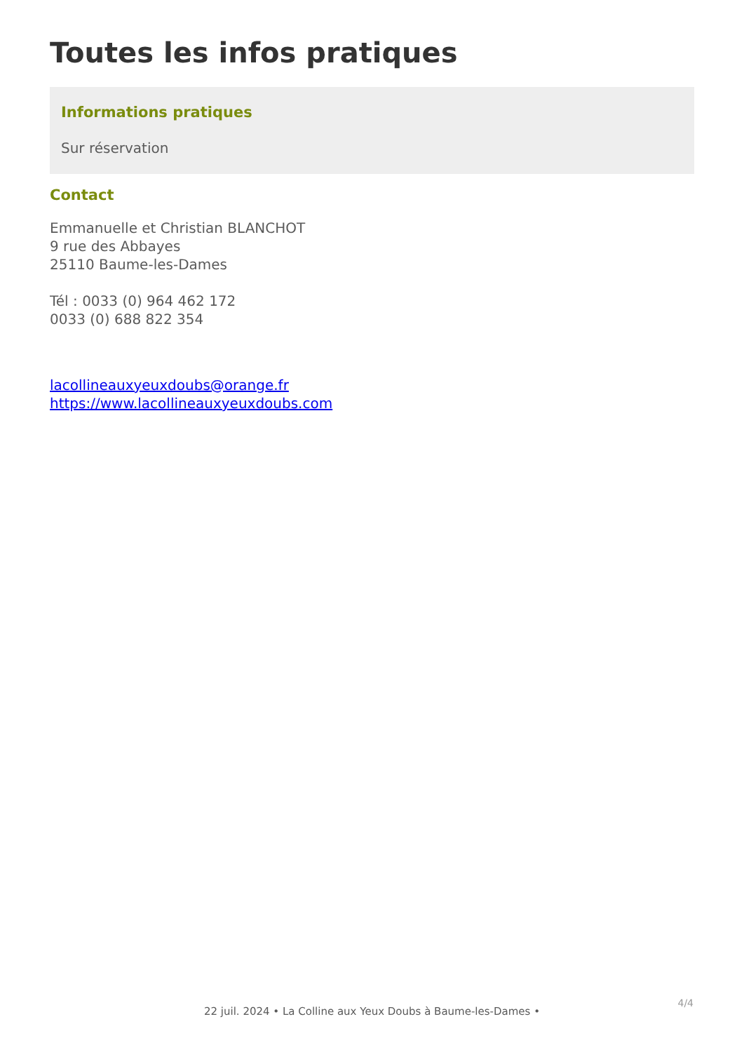Toutes les infos pratiques
Informations pratiques
Sur réservation
Contact
Emmanuelle et Christian BLANCHOT
9 rue des Abbayes
25110 Baume-les-Dames
Tél : 0033 (0) 964 462 172
0033 (0) 688 822 354
lacollineauxyeuxdoubs@orange.fr
https://www.lacollineauxyeuxdoubs.com
4/4
22 juil. 2024 • La Colline aux Yeux Doubs à Baume-les-Dames •